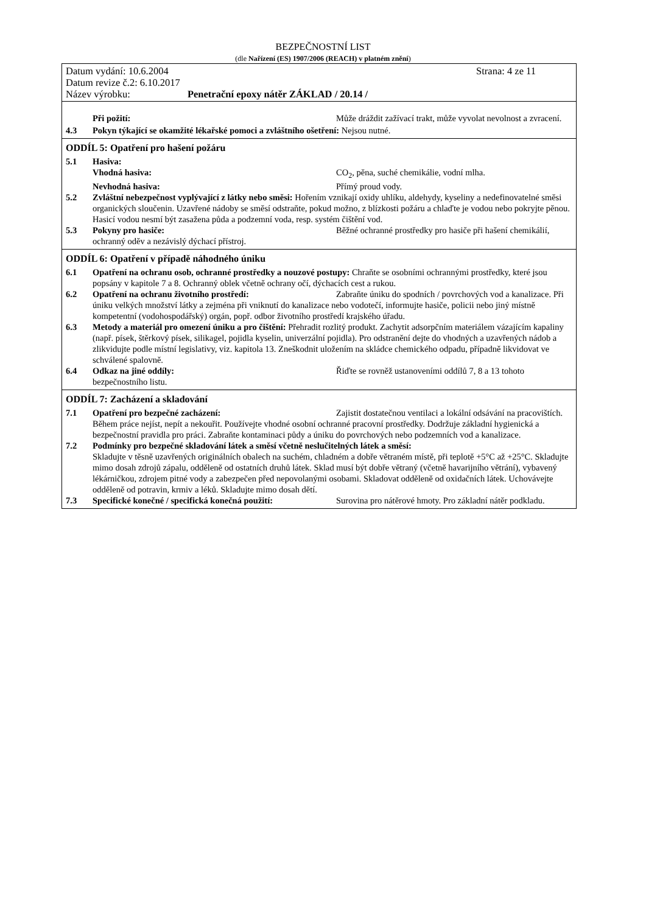BEZPEČNOSTNÍ LIST
(dle Nařízení (ES) 1907/2006 (REACH) v platném znění)
Datum vydání: 10.6.2004 Strana: 4 ze 11
Datum revize č.2: 6.10.2017
Název výrobku: Penetrační epoxy nátěr ZÁKLAD / 20.14 /
Při požití: Může dráždit zažívací trakt, může vyvolat nevolnost a zvracení.
4.3 Pokyn týkající se okamžité lékařské pomoci a zvláštního ošetření: Nejsou nutné.
ODDÍL 5: Opatření pro hašení požáru
5.1 Hasiva:
Vhodná hasiva: CO<sub>2</sub>, pěna, suché chemikálie, vodní mlha.
Nevhodná hasiva: Přímý proud vody.
5.2 Zvláštní nebezpečnost vyplývající z látky nebo směsi: Hořením vznikají oxidy uhlíku, aldehydy, kyseliny a nedefinovatelné směsi organických sloučenin. Uzavřené nádoby se směsí odstraňte, pokud možno, z blízkosti požáru a chlaďte je vodou nebo pokryjte pěnou. Hasicí vodou nesmí být zasažena půda a podzemní voda, resp. systém čištění vod.
5.3 Pokyny pro hasiče: Běžné ochranné prostředky pro hasiče při hašení chemikálií, ochranný oděv a nezávislý dýchací přístroj.
ODDÍL 6: Opatření v případě náhodného úniku
6.1 Opatření na ochranu osob, ochranné prostředky a nouzové postupy: Chraňte se osobními ochrannými prostředky, které jsou popsány v kapitole 7 a 8. Ochranný oblek včetně ochrany očí, dýchacích cest a rukou.
6.2 Opatření na ochranu životního prostředí: Zabraňte úniku do spodních / povrchových vod a kanalizace. Při úniku velkých množství látky a zejména při vniknutí do kanalizace nebo vodotečí, informujte hasiče, policii nebo jiný místně kompetentní (vodohospodářský) orgán, popř. odbor životního prostředí krajského úřadu.
6.3 Metody a materiál pro omezení úniku a pro čištění: Přehradit rozlitý produkt. Zachytit adsorpčním materiálem vázajícím kapaliny (např. písek, štěrkový písek, silikagel, pojidla kyselin, univerzální pojidla). Pro odstranění dejte do vhodných a uzavřených nádob a zlikvidujte podle místní legislativy, viz. kapitola 13. Zneškodnit uložením na skládce chemického odpadu, případně likvidovat ve schválené spalovně.
6.4 Odkaz na jiné oddíly: Řiďte se rovněž ustanoveními oddílů 7, 8 a 13 tohoto bezpečnostního listu.
ODDÍL 7: Zacházení a skladování
7.1 Opatření pro bezpečné zacházení: Zajistit dostatečnou ventilaci a lokální odsávání na pracovištích. Během práce nejíst, nepít a nekouřit. Používejte vhodné osobní ochranné pracovní prostředky. Dodržuje základní hygienická a bezpečnostní pravidla pro práci. Zabraňte kontaminaci půdy a úniku do povrchových nebo podzemních vod a kanalizace.
7.2 Podmínky pro bezpečné skladování látek a směsí včetně neslučitelných látek a směsí:
Skladujte v těsně uzavřených originálních obalech na suchém, chladném a dobře větraném místě, při teplotě +5°C až +25°C. Skladujte mimo dosah zdrojů zápalu, odděleně od ostatních druhů látek. Sklad musí být dobře větraný (včetně havarijního větrání), vybavený lékárničkou, zdrojem pitné vody a zabezpečen před nepovolanými osobami. Skladovat odděleně od oxidačních látek. Uchovávejte odděleně od potravin, krmiv a léků. Skladujte mimo dosah dětí.
7.3 Specifické konečné / specifická konečná použití: Surovina pro nátěrové hmoty. Pro základní nátěr podkladu.